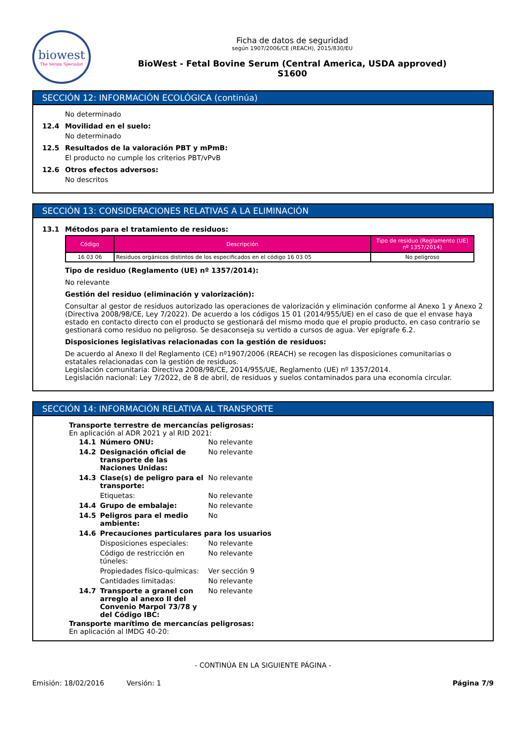biowest
The Serum Specialist
Ficha de datos de seguridad
según 1907/2006/CE (REACH), 2015/830/EU
BioWest - Fetal Bovine Serum (Central America, USDA approved)
S1600
SECCIÓN 12: INFORMACIÓN ECOLÓGICA (continúa)
No determinado
12.4 Movilidad en el suelo:
No determinado
12.5 Resultados de la valoración PBT y mPmB:
El producto no cumple los criterios PBT/vPvB
12.6 Otros efectos adversos:
No descritos
SECCIÓN 13: CONSIDERACIONES RELATIVAS A LA ELIMINACIÓN
13.1 Métodos para el tratamiento de residuos:
| Código | Descripción | Tipo de residuo (Reglamento (UE) nº 1357/2014) |
| --- | --- | --- |
| 16 03 06 | Residuos orgánicos distintos de los especificados en el código 16 03 05 | No peligroso |
Tipo de residuo (Reglamento (UE) nº 1357/2014):
No relevante
Gestión del residuo (eliminación y valorización):
Consultar al gestor de residuos autorizado las operaciones de valorización y eliminación conforme al Anexo 1 y Anexo 2 (Directiva 2008/98/CE, Ley 7/2022). De acuerdo a los códigos 15 01 (2014/955/UE) en el caso de que el envase haya estado en contacto directo con el producto se gestionará del mismo modo que el propio producto, en caso contrario se gestionará como residuo no peligroso. Se desaconseja su vertido a cursos de agua. Ver epígrafe 6.2.
Disposiciones legislativas relacionadas con la gestión de residuos:
De acuerdo al Anexo II del Reglamento (CE) nº1907/2006 (REACH) se recogen las disposiciones comunitarias o estatales relacionadas con la gestión de residuos.
Legislación comunitaria: Directiva 2008/98/CE, 2014/955/UE, Reglamento (UE) nº 1357/2014.
Legislación nacional: Ley 7/2022, de 8 de abril, de residuos y suelos contaminados para una economía circular.
SECCIÓN 14: INFORMACIÓN RELATIVA AL TRANSPORTE
Transporte terrestre de mercancías peligrosas:
En aplicación al ADR 2021 y al RID 2021:
| 14.1 | Número ONU: | No relevante |
| 14.2 | Designación oficial de transporte de las Naciones Unidas: | No relevante |
| 14.3 | Clase(s) de peligro para el transporte: | No relevante |
| | Etiquetas: | No relevante |
| 14.4 | Grupo de embalaje: | No relevante |
| 14.5 | Peligros para el medio ambiente: | No |
| 14.6 | Precauciones particulares para los usuarios | |
| | Disposiciones especiales: | No relevante |
| | Código de restricción en túneles: | No relevante |
| | Propiedades físico-químicas: | Ver sección 9 |
| | Cantidades limitadas: | No relevante |
| 14.7 | Transporte a granel con arreglo al anexo II del Convenio Marpol 73/78 y del Código IBC: | No relevante |
Transporte marítimo de mercancías peligrosas:
En aplicación al IMDG 40-20:
- CONTINÚA EN LA SIGUIENTE PÁGINA -
Emisión: 18/02/2016 Versión: 1 Página 7/9